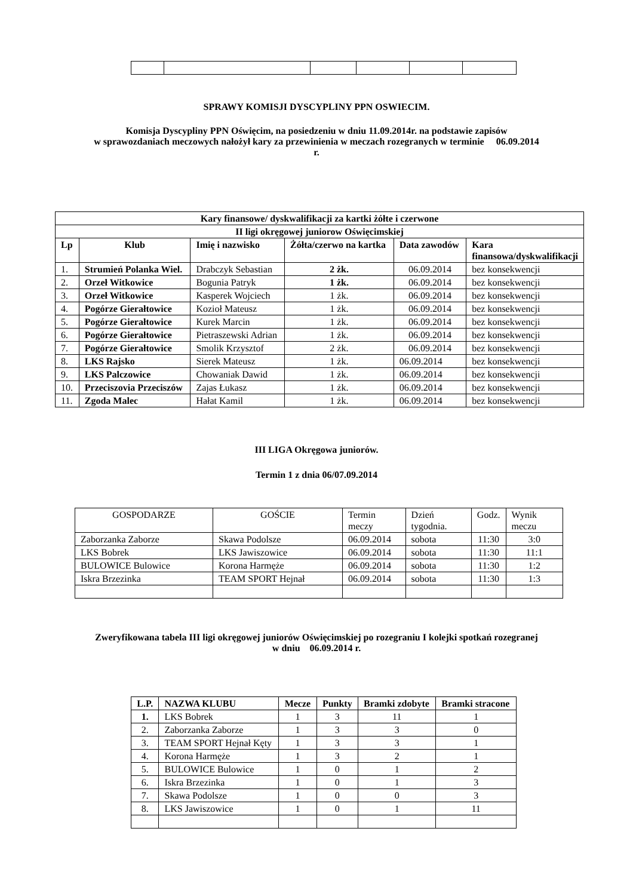SPRAWY KOMISJI DYSCYPLINY PPN OSWIECIM.
Komisja Dyscypliny PPN Oświęcim, na posiedzeniu w dniu 11.09.2014r. na podstawie zapisów
w sprawozdaniach meczowych nałożył kary za przewinienia w meczach rozegranych w terminie 06.09.2014
r.
| Kary finansowe/ dyskwalifikacji za kartki żółte i czerwone | | | | | |
| --- | --- | --- | --- | --- | --- |
| II ligi okręgowej juniorow Oświęcimskiej | | | | | |
| Lp | Klub | Imię i nazwisko | Żółta/czerwo na kartka | Data zawodów | Kara finansowa/dyskwalifikacji |
| 1. | Strumień Polanka Wiel. | Drabczyk Sebastian | 2 żk. | 06.09.2014 | bez konsekwencji |
| 2. | Orzeł Witkowice | Bogunia Patryk | 1 żk. | 06.09.2014 | bez konsekwencji |
| 3. | Orzeł Witkowice | Kasperek Wojciech | 1 żk. | 06.09.2014 | bez konsekwencji |
| 4. | Pogórze Gierałtowice | Kozioł Mateusz | 1 żk. | 06.09.2014 | bez konsekwencji |
| 5. | Pogórze Gierałtowice | Kurek Marcin | 1 żk. | 06.09.2014 | bez konsekwencji |
| 6. | Pogórze Gierałtowice | Pietraszewski Adrian | 1 żk. | 06.09.2014 | bez konsekwencji |
| 7. | Pogórze Gierałtowice | Smolik Krzysztof | 2 żk. | 06.09.2014 | bez konsekwencji |
| 8. | LKS Rajsko | Sierek Mateusz | 1 żk. | 06.09.2014 | bez konsekwencji |
| 9. | LKS Palczowice | Chowaniak Dawid | 1 żk. | 06.09.2014 | bez konsekwencji |
| 10. | Przeciszovia Przeciszów | Zajas Łukasz | 1 żk. | 06.09.2014 | bez konsekwencji |
| 11. | Zgoda Malec | Hałat Kamil | 1 żk. | 06.09.2014 | bez konsekwencji |
III LIGA Okręgowa juniorów.
Termin 1 z dnia 06/07.09.2014
| GOSPODARZE | GOŚCIE | Termin meczy | Dzień tygodnia. | Godz. | Wynik meczu |
| Zaborzanka Zaborze | Skawa Podolsze | 06.09.2014 | sobota | 11:30 | 3:0 |
| LKS Bobrek | LKS Jawiszowice | 06.09.2014 | sobota | 11:30 | 11:1 |
| BULOWICE Bulowice | Korona Harmęże | 06.09.2014 | sobota | 11:30 | 1:2 |
| Iskra Brzezinka | TEAM SPORT Hejnał | 06.09.2014 | sobota | 11:30 | 1:3 |
Zweryfikowana tabela III ligi okręgowej juniorów Oświęcimskiej po rozegraniu I kolejki spotkań rozegranej
w dniu 06.09.2014 r.
| L.P. | NAZWA KLUBU | Mecze | Punkty | Bramki zdobyte | Bramki stracone |
| --- | --- | --- | --- | --- | --- |
| 1. | LKS Bobrek | 1 | 3 | 11 | 1 |
| 2. | Zaborzanka Zaborze | 1 | 3 | 3 | 0 |
| 3. | TEAM SPORT Hejnał Kęty | 1 | 3 | 3 | 1 |
| 4. | Korona Harmęże | 1 | 3 | 2 | 1 |
| 5. | BULOWICE Bulowice | 1 | 0 | 1 | 2 |
| 6. | Iskra Brzezinka | 1 | 0 | 1 | 3 |
| 7. | Skawa Podolsze | 1 | 0 | 0 | 3 |
| 8. | LKS Jawiszowice | 1 | 0 | 1 | 11 |